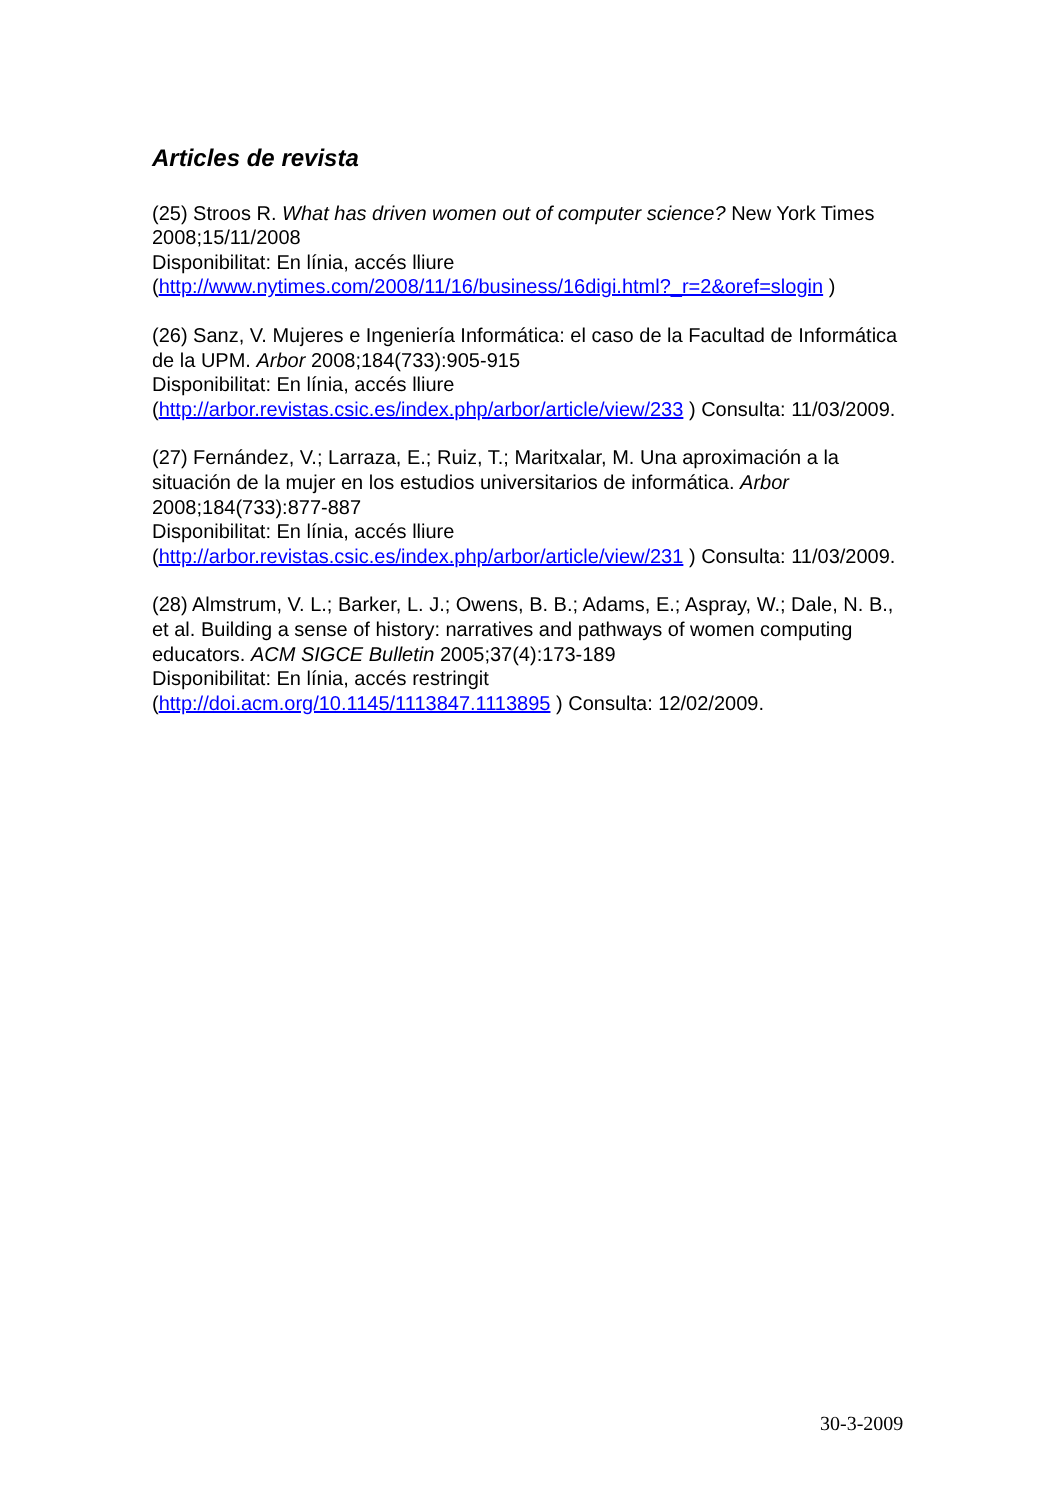Articles de revista
(25) Stroos R. What has driven women out of computer science? New York Times 2008;15/11/2008
Disponibilitat: En línia, accés lliure
(http://www.nytimes.com/2008/11/16/business/16digi.html?_r=2&oref=slogin )
(26) Sanz, V. Mujeres e Ingeniería Informática: el caso de la Facultad de Informática de la UPM. Arbor 2008;184(733):905-915
Disponibilitat: En línia, accés lliure
(http://arbor.revistas.csic.es/index.php/arbor/article/view/233 ) Consulta: 11/03/2009.
(27) Fernández, V.; Larraza, E.; Ruiz, T.; Maritxalar, M. Una aproximación a la situación de la mujer en los estudios universitarios de informática. Arbor 2008;184(733):877-887
Disponibilitat: En línia, accés lliure
(http://arbor.revistas.csic.es/index.php/arbor/article/view/231 ) Consulta: 11/03/2009.
(28) Almstrum, V. L.; Barker, L. J.; Owens, B. B.; Adams, E.; Aspray, W.; Dale, N. B., et al. Building a sense of history: narratives and pathways of women computing educators. ACM SIGCE Bulletin 2005;37(4):173-189
Disponibilitat: En línia, accés restringit
(http://doi.acm.org/10.1145/1113847.1113895 ) Consulta: 12/02/2009.
30-3-2009